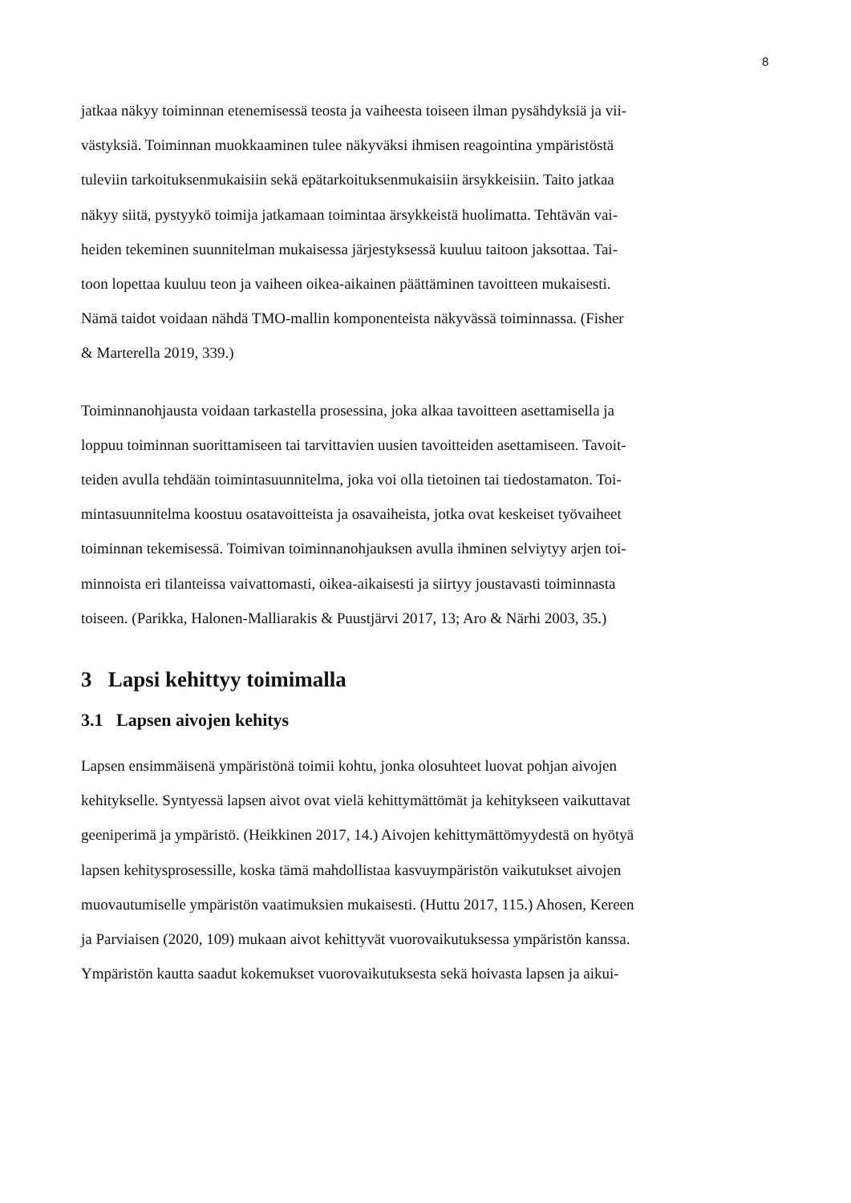8
jatkaa näkyy toiminnan etenemisessä teosta ja vaiheesta toiseen ilman pysähdyksiä ja vii-
västyksiä. Toiminnan muokkaaminen tulee näkyväksi ihmisen reagointina ympäristöstä
tuleviin tarkoituksenmukaisiin sekä epätarkoituksenmukaisiin ärsykkeisiin. Taito jatkaa
näkyy siitä, pystyykö toimija jatkamaan toimintaa ärsykkeistä huolimatta. Tehtävän vai-
heiden tekeminen suunnitelman mukaisessa järjestyksessä kuuluu taitoon jaksottaa. Tai-
toon lopettaa kuuluu teon ja vaiheen oikea-aikainen päättäminen tavoitteen mukaisesti.
Nämä taidot voidaan nähdä TMO-mallin komponenteista näkyvässä toiminnassa. (Fisher
& Marterella 2019, 339.)
Toiminnanohjausta voidaan tarkastella prosessina, joka alkaa tavoitteen asettamisella ja
loppuu toiminnan suorittamiseen tai tarvittavien uusien tavoitteiden asettamiseen. Tavoit-
teiden avulla tehdään toimintasuunnitelma, joka voi olla tietoinen tai tiedostamaton. Toi-
mintasuunnitelma koostuu osatavoitteista ja osavaiheista, jotka ovat keskeiset työvaiheet
toiminnan tekemisessä. Toimivan toiminnanohjauksen avulla ihminen selviytyy arjen toi-
minnoista eri tilanteissa vaivattomasti, oikea-aikaisesti ja siirtyy joustavasti toiminnasta
toiseen. (Parikka, Halonen-Malliarakis & Puustjärvi 2017, 13; Aro & Närhi 2003, 35.)
3 Lapsi kehittyy toimimalla
3.1 Lapsen aivojen kehitys
Lapsen ensimmäisenä ympäristönä toimii kohtu, jonka olosuhteet luovat pohjan aivojen
kehitykselle. Syntyessä lapsen aivot ovat vielä kehittymättömät ja kehitykseen vaikuttavat
geeniperimä ja ympäristö. (Heikkinen 2017, 14.) Aivojen kehittymättömyydestä on hyötyä
lapsen kehitysprosessille, koska tämä mahdollistaa kasvuympäristön vaikutukset aivojen
muovautumiselle ympäristön vaatimuksien mukaisesti. (Huttu 2017, 115.) Ahosen, Kereen
ja Parviaisen (2020, 109) mukaan aivot kehittyvät vuorovaikutuksessa ympäristön kanssa.
Ympäristön kautta saadut kokemukset vuorovaikutuksesta sekä hoivasta lapsen ja aikui-